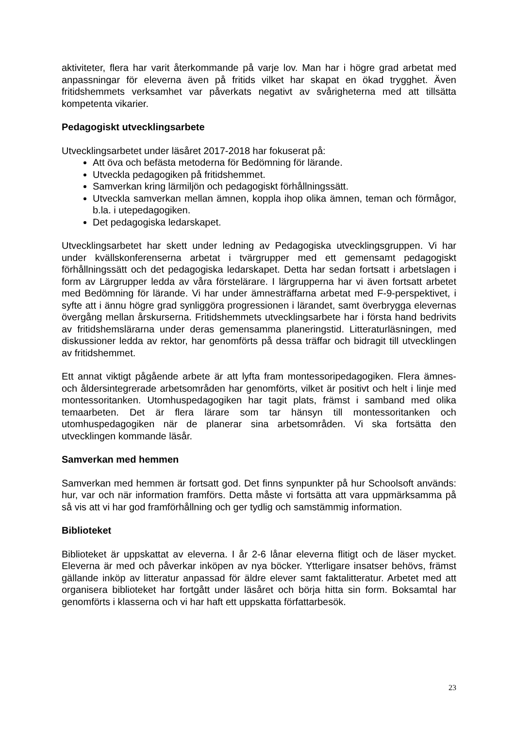aktiviteter, flera har varit återkommande på varje lov. Man har i högre grad arbetat med anpassningar för eleverna även på fritids vilket har skapat en ökad trygghet. Även fritidshemmets verksamhet var påverkats negativt av svårigheterna med att tillsätta kompetenta vikarier.
Pedagogiskt utvecklingsarbete
Utvecklingsarbetet under läsåret 2017-2018 har fokuserat på:
Att öva och befästa metoderna för Bedömning för lärande.
Utveckla pedagogiken på fritidshemmet.
Samverkan kring lärmiljön och pedagogiskt förhållningssätt.
Utveckla samverkan mellan ämnen, koppla ihop olika ämnen, teman och förmågor, b.la. i utepedagogiken.
Det pedagogiska ledarskapet.
Utvecklingsarbetet har skett under ledning av Pedagogiska utvecklingsgruppen. Vi har under kvällskonferenserna arbetat i tvärgrupper med ett gemensamt pedagogiskt förhållningssätt och det pedagogiska ledarskapet. Detta har sedan fortsatt i arbetslagen i form av Lärgrupper ledda av våra förstelärare. I lärgrupperna har vi även fortsatt arbetet med Bedömning för lärande. Vi har under ämnesträffarna arbetat med F-9-perspektivet, i syfte att i ännu högre grad synliggöra progressionen i lärandet, samt överbrygga elevernas övergång mellan årskurserna. Fritidshemmets utvecklingsarbete har i första hand bedrivits av fritidshemslärarna under deras gemensamma planeringstid. Litteraturläsningen, med diskussioner ledda av rektor, har genomförts på dessa träffar och bidragit till utvecklingen av fritidshemmet.
Ett annat viktigt pågående arbete är att lyfta fram montessoripedagogiken. Flera ämnes- och åldersintegrerade arbetsområden har genomförts, vilket är positivt och helt i linje med montessoritanken. Utomhuspedagogiken har tagit plats, främst i samband med olika temaarbeten. Det är flera lärare som tar hänsyn till montessoritanken och utomhuspedagogiken när de planerar sina arbetsområden. Vi ska fortsätta den utvecklingen kommande läsår.
Samverkan med hemmen
Samverkan med hemmen är fortsatt god. Det finns synpunkter på hur Schoolsoft används: hur, var och när information framförs. Detta måste vi fortsätta att vara uppmärksamma på så vis att vi har god framförhållning och ger tydlig och samstämmig information.
Biblioteket
Biblioteket är uppskattat av eleverna. I år 2-6 lånar eleverna flitigt och de läser mycket. Eleverna är med och påverkar inköpen av nya böcker. Ytterligare insatser behövs, främst gällande inköp av litteratur anpassad för äldre elever samt faktalitteratur. Arbetet med att organisera biblioteket har fortgått under läsåret och börja hitta sin form. Boksamtal har genomförts i klasserna och vi har haft ett uppskatta författarbesök.
23